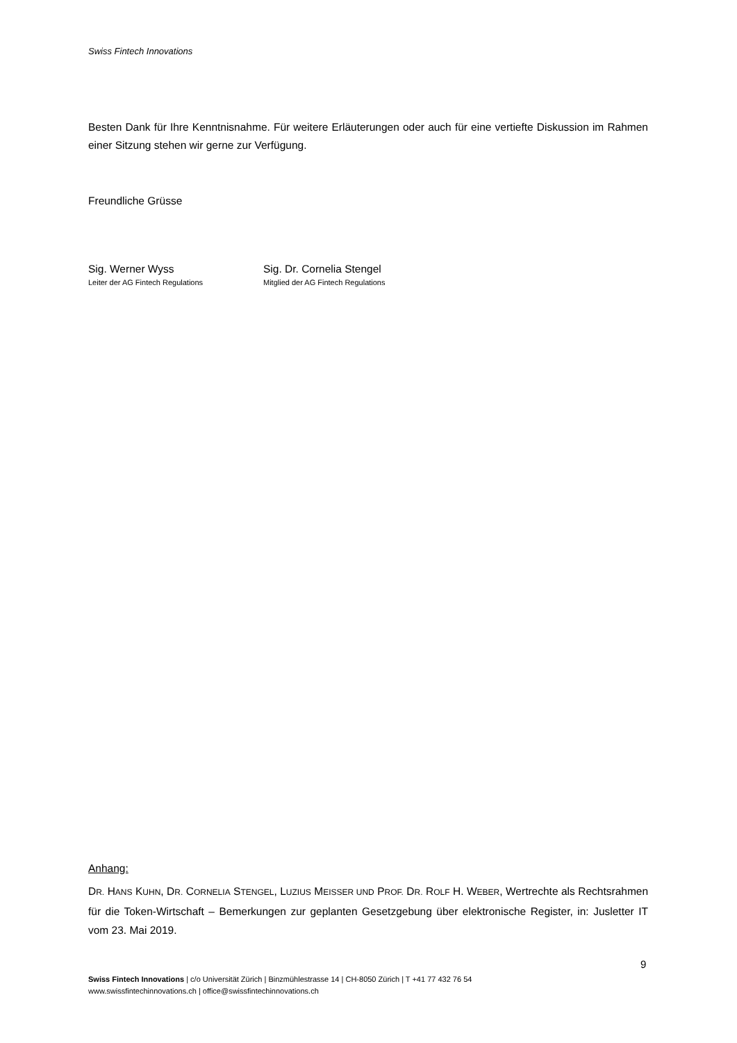Swiss Fintech Innovations
Besten Dank für Ihre Kenntnisnahme. Für weitere Erläuterungen oder auch für eine vertiefte Diskussion im Rahmen einer Sitzung stehen wir gerne zur Verfügung.
Freundliche Grüsse
Sig. Werner Wyss
Leiter der AG Fintech Regulations
Sig. Dr. Cornelia Stengel
Mitglied der AG Fintech Regulations
Anhang:
DR. HANS KUHN, DR. CORNELIA STENGEL, LUZIUS MEISSER UND PROF. DR. ROLF H. WEBER, Wertrechte als Rechtsrahmen für die Token-Wirtschaft – Bemerkungen zur geplanten Gesetzgebung über elektronische Register, in: Jusletter IT vom 23. Mai 2019.
9
Swiss Fintech Innovations | c/o Universität Zürich | Binzmühlestrasse 14 | CH-8050 Zürich | T +41 77 432 76 54
www.swissfintechinnovations.ch | office@swissfintechinnovations.ch